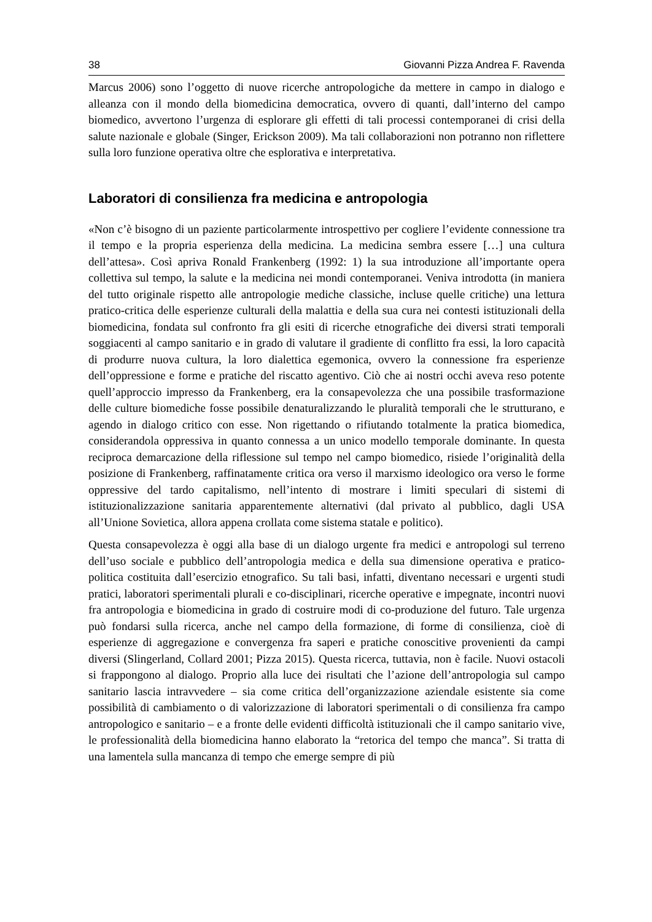38 Giovanni Pizza Andrea F. Ravenda
Marcus 2006) sono l’oggetto di nuove ricerche antropologiche da mettere in campo in dialogo e alleanza con il mondo della biomedicina democratica, ovvero di quanti, dall’interno del campo biomedico, avvertono l’urgenza di esplorare gli effetti di tali processi contemporanei di crisi della salute nazionale e globale (Singer, Erickson 2009). Ma tali collaborazioni non potranno non riflettere sulla loro funzione operativa oltre che esplorativa e interpretativa.
Laboratori di consilienza fra medicina e antropologia
«Non c’è bisogno di un paziente particolarmente introspettivo per cogliere l’evidente connessione tra il tempo e la propria esperienza della medicina. La medicina sembra essere […] una cultura dell’attesa». Così apriva Ronald Frankenberg (1992: 1) la sua introduzione all’importante opera collettiva sul tempo, la salute e la medicina nei mondi contemporanei. Veniva introdotta (in maniera del tutto originale rispetto alle antropologie mediche classiche, incluse quelle critiche) una lettura pratico-critica delle esperienze culturali della malattia e della sua cura nei contesti istituzionali della biomedicina, fondata sul confronto fra gli esiti di ricerche etnografiche dei diversi strati temporali soggiacenti al campo sanitario e in grado di valutare il gradiente di conflitto fra essi, la loro capacità di produrre nuova cultura, la loro dialettica egemonica, ovvero la connessione fra esperienze dell’oppressione e forme e pratiche del riscatto agentivo. Ciò che ai nostri occhi aveva reso potente quell’approccio impresso da Frankenberg, era la consapevolezza che una possibile trasformazione delle culture biomediche fosse possibile denaturalizzando le pluralità temporali che le strutturano, e agendo in dialogo critico con esse. Non rigettando o rifiutando totalmente la pratica biomedica, considerandola oppressiva in quanto connessa a un unico modello temporale dominante. In questa reciproca demarcazione della riflessione sul tempo nel campo biomedico, risiede l’originalità della posizione di Frankenberg, raffinatamente critica ora verso il marxismo ideologico ora verso le forme oppressive del tardo capitalismo, nell’intento di mostrare i limiti speculari di sistemi di istituzionalizzazione sanitaria apparentemente alternativi (dal privato al pubblico, dagli USA all’Unione Sovietica, allora appena crollata come sistema statale e politico).
Questa consapevolezza è oggi alla base di un dialogo urgente fra medici e antropologi sul terreno dell’uso sociale e pubblico dell’antropologia medica e della sua dimensione operativa e pratico-politica costituita dall’esercizio etnografico. Su tali basi, infatti, diventano necessari e urgenti studi pratici, laboratori sperimentali plurali e co-disciplinari, ricerche operative e impegnate, incontri nuovi fra antropologia e biomedicina in grado di costruire modi di co-produzione del futuro. Tale urgenza può fondarsi sulla ricerca, anche nel campo della formazione, di forme di consilienza, cioè di esperienze di aggregazione e convergenza fra saperi e pratiche conoscitive provenienti da campi diversi (Slingerland, Collard 2001; Pizza 2015). Questa ricerca, tuttavia, non è facile. Nuovi ostacoli si frappongono al dialogo. Proprio alla luce dei risultati che l’azione dell’antropologia sul campo sanitario lascia intravvedere – sia come critica dell’organizzazione aziendale esistente sia come possibilità di cambiamento o di valorizzazione di laboratori sperimentali o di consilienza fra campo antropologico e sanitario – e a fronte delle evidenti difficoltà istituzionali che il campo sanitario vive, le professionalità della biomedicina hanno elaborato la “retorica del tempo che manca”. Si tratta di una lamentela sulla mancanza di tempo che emerge sempre di più